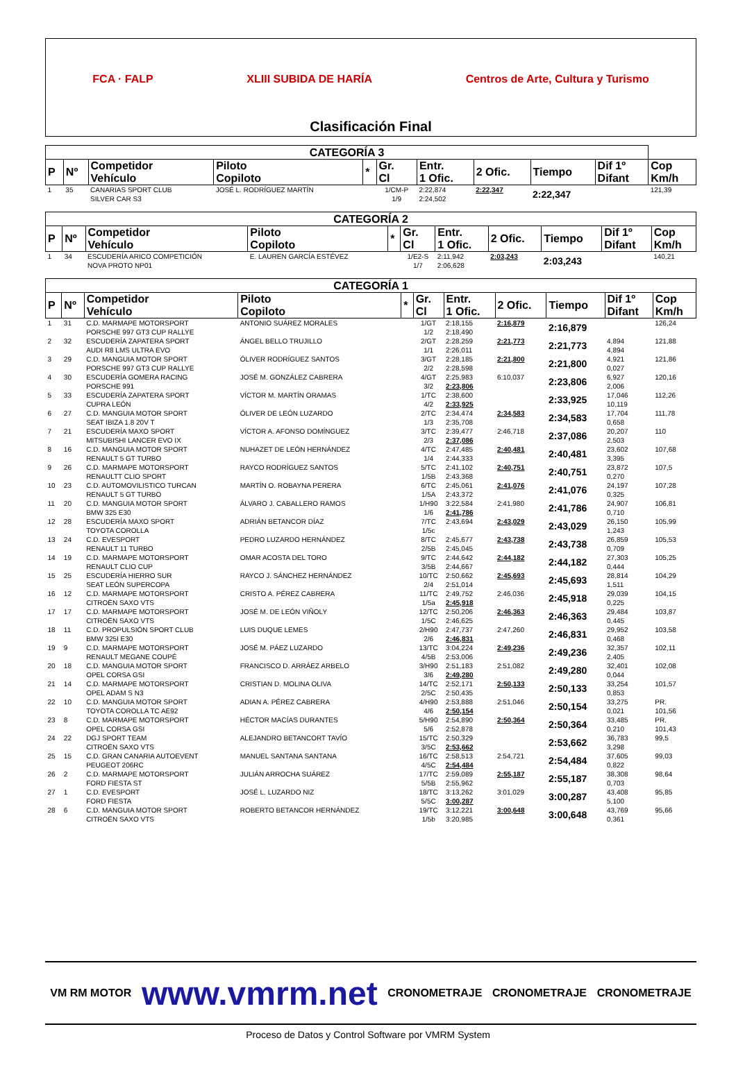FCA · FALP XLIII SUBIDA DE HARÍA Centros de Arte, Cultura y Turismo
Clasificación Final
| CATEGORÍA 3 | | | | | | | | | | |
| --- | --- | --- | --- | --- | --- | --- | --- | --- | --- | --- |
| P | Nº | Competidor Vehículo | Piloto Copiloto | * | Gr. Cl | Entr. 1 Ofic. | 2 Ofic. | Tiempo | Dif 1º Difant | Cop Km/h |
| 1 | 35 | CANARIAS SPORT CLUB SILVER CAR S3 | JOSÉ L. RODRÍGUEZ MARTÍN | | 1/CM-P 1/9 | 2:22,874 2:24,502 | 2:22,347 | 2:22,347 | | 121,39 |
| CATEGORÍA 2 | | | | | | | | | | |
| --- | --- | --- | --- | --- | --- | --- | --- | --- | --- | --- |
| P | Nº | Competidor Vehículo | Piloto Copiloto | * | Gr. Cl | Entr. 1 Ofic. | 2 Ofic. | Tiempo | Dif 1º Difant | Cop Km/h |
| 1 | 34 | ESCUDERÍA ARICO COMPETICIÓN NOVA PROTO NP01 | E. LAUREN GARCÍA ESTÉVEZ | | 1/E2-S 1/7 | 2:11,942 2:06,628 | 2:03,243 | 2:03,243 | | 140,21 |
| CATEGORÍA 1 | | | | | | | | | | |
| --- | --- | --- | --- | --- | --- | --- | --- | --- | --- | --- |
| P | Nº | Competidor Vehículo | Piloto Copiloto | * | Gr. Cl | Entr. 1 Ofic. | 2 Ofic. | Tiempo | Dif 1º Difant | Cop Km/h |
| 1 | 31 | C.D. MARMAPE MOTORSPORT PORSCHE 997 GT3 CUP RALLYE | ANTONIO SUÁREZ MORALES | | 1/GT 1/2 | 2:18,155 2:18,490 | 2:16,879 | 2:16,879 | | 126,24 |
| 2 | 32 | ESCUDERÍA ZAPATERA SPORT AUDI R8 LMS ULTRA EVO | ÁNGEL BELLO TRUJILLO | | 2/GT 1/1 | 2:28,259 2:26,011 | 2:21,773 | 2:21,773 | 4,894 4,894 | 121,88 |
| 3 | 29 | C.D. MANGUIA MOTOR SPORT PORSCHE 997 GT3 CUP RALLYE | ÓLIVER RODRÍGUEZ SANTOS | | 3/GT 2/2 | 2:28,185 2:28,598 | 2:21,800 | 2:21,800 | 4,921 0,027 | 121,86 |
| 4 | 30 | ESCUDERÍA GOMERA RACING PORSCHE 991 | JOSÉ M. GONZÁLEZ CABRERA | | 4/GT 3/2 | 2:25,983 2:23,806 | 6:10,037 | 2:23,806 | 6,927 2,006 | 120,16 |
| 5 | 33 | ESCUDERÍA ZAPATERA SPORT CUPRA LEÓN | VÍCTOR M. MARTÍN ORAMAS | | 1/TC 4/2 | 2:38,600 2:33,925 | | 2:33,925 | 17,046 10,119 | 112,26 |
| 6 | 27 | C.D. MANGUIA MOTOR SPORT SEAT IBIZA 1.8 20V T | ÓLIVER DE LEÓN LUZARDO | | 2/TC 1/3 | 2:34,474 2:35,708 | 2:34,583 | 2:34,583 | 17,704 0,658 | 111,78 |
| 7 | 21 | ESCUDERÍA MAXO SPORT MITSUBISHI LANCER EVO IX | VÍCTOR A. AFONSO DOMÍNGUEZ | | 3/TC 2/3 | 2:39,477 2:37,086 | 2:46,718 | 2:37,086 | 20,207 2,503 | 110 |
| 8 | 16 | C.D. MANGUIA MOTOR SPORT RENAULT 5 GT TURBO | NUHAZET DE LEÓN HERNÁNDEZ | | 4/TC 1/4 | 2:47,485 2:44,333 | 2:40,481 | 2:40,481 | 23,602 3,395 | 107,68 |
| 9 | 26 | C.D. MARMAPE MOTORSPORT RENAULTT CLIO SPORT | RAYCO RODRÍGUEZ SANTOS | | 5/TC 1/5B | 2:41,102 2:43,368 | 2:40,751 | 2:40,751 | 23,872 0,270 | 107,5 |
| 10 | 23 | C.D. AUTOMOVILISTICO TURCAN RENAULT 5 GT TURBO | MARTÍN O. ROBAYNA PERERA | | 6/TC 1/5A | 2:45,061 2:43,372 | 2:41,076 | 2:41,076 | 24,197 0,325 | 107,28 |
| 11 | 20 | C.D. MANGUIA MOTOR SPORT BMW 325 E30 | ÁLVARO J. CABALLERO RAMOS | | 1/H90 1/6 | 3:22,584 2:41,786 | 2:41,980 | 2:41,786 | 24,907 0,710 | 106,81 |
| 12 | 28 | ESCUDERÍA MAXO SPORT TOYOTA COROLLA | ADRIÁN BETANCOR DÍAZ | | 7/TC 1/5c | 2:43,694 | 2:43,029 | 2:43,029 | 26,150 1,243 | 105,99 |
| 13 | 24 | C.D. EVESPORT RENAULT 11 TURBO | PEDRO LUZARDO HERNÁNDEZ | | 8/TC 2/5B | 2:45,677 2:45,045 | 2:43,738 | 2:43,738 | 26,859 0,709 | 105,53 |
| 14 | 19 | C.D. MARMAPE MOTORSPORT RENAULT CLIO CUP | OMAR ACOSTA DEL TORO | | 9/TC 3/5B | 2:44,642 2:44,667 | 2:44,182 | 2:44,182 | 27,303 0,444 | 105,25 |
| 15 | 25 | ESCUDERÍA HIERRO SUR SEAT LEÓN SUPERCOPA | RAYCO J. SÁNCHEZ HERNÁNDEZ | | 10/TC 2/4 | 2:50,662 2:51,014 | 2:45,693 | 2:45,693 | 28,814 1,511 | 104,29 |
| 16 | 12 | C.D. MARMAPE MOTORSPORT CITROËN SAXO VTS | CRISTO A. PÉREZ CABRERA | | 11/TC 1/5a | 2:49,752 2:45,918 | 2:46,036 | 2:45,918 | 29,039 0,225 | 104,15 |
| 17 | 17 | C.D. MARMAPE MOTORSPORT CITROËN SAXO VTS | JOSÉ M. DE LEÓN VIÑOLY | | 12/TC 1/5C | 2:50,206 2:46,625 | 2:46,363 | 2:46,363 | 29,484 0,445 | 103,87 |
| 18 | 11 | C.D. PROPULSIÓN SPORT CLUB BMW 325I E30 | LUIS DUQUE LEMES | | 2/H90 2/6 | 2:47,737 2:46,831 | 2:47,260 | 2:46,831 | 29,952 0,468 | 103,58 |
| 19 | 9 | C.D. MARMAPE MOTORSPORT RENAULT MEGANE COUPÉ | JOSÉ M. PÁEZ LUZARDO | | 13/TC 4/5B | 3:04,224 2:53,006 | 2:49,236 | 2:49,236 | 32,357 2,405 | 102,11 |
| 20 | 18 | C.D. MANGUIA MOTOR SPORT OPEL CORSA GSI | FRANCISCO D. ARRÁEZ ARBELO | | 3/H90 3/6 | 2:51,183 2:49,280 | 2:51,082 | 2:49,280 | 32,401 0,044 | 102,08 |
| 21 | 14 | C.D. MARMAPE MOTORSPORT OPEL ADAM S N3 | CRISTIAN D. MOLINA OLIVA | | 14/TC 2/5C | 2:52,171 2:50,435 | 2:50,133 | 2:50,133 | 33,254 0,853 | 101,57 |
| 22 | 10 | C.D. MANGUIA MOTOR SPORT TOYOTA COROLLA TC AE92 | ADIAN A. PÉREZ CABRERA | | 4/H90 4/6 | 2:53,888 2:50,154 | 2:51,046 | 2:50,154 | 33,275 0,021 | PR. 101,56 |
| 23 | 8 | C.D. MARMAPE MOTORSPORT OPEL CORSA GSI | HÉCTOR MACÍAS DURANTES | | 5/H90 5/6 | 2:54,890 2:52,878 | 2:50,364 | 2:50,364 | 33,485 0,210 | PR. 101,43 |
| 24 | 22 | DGJ SPORT TEAM CITROËN SAXO VTS | ALEJANDRO BETANCORT TAVÍO | | 15/TC 3/5C | 2:50,329 2:53,662 | | 2:53,662 | 36,783 3,298 | 99,5 |
| 25 | 15 | C.D. GRAN CANARIA AUTOEVENT PEUGEOT 206RC | MANUEL SANTANA SANTANA | | 16/TC 4/5C | 2:58,513 2:54,484 | 2:54,721 | 2:54,484 | 37,605 0,822 | 99,03 |
| 26 | 2 | C.D. MARMAPE MOTORSPORT FORD FIESTA ST | JULIÁN ARROCHA SUÁREZ | | 17/TC 5/5B | 2:59,089 2:55,962 | 2:55,187 | 2:55,187 | 38,308 0,703 | 98,64 |
| 27 | 1 | C.D. EVESPORT FORD FIESTA | JOSÉ L. LUZARDO NIZ | | 18/TC 5/5C | 3:13,262 3:00,287 | 3:01,029 | 3:00,287 | 43,408 5,100 | 95,85 |
| 28 | 6 | C.D. MANGUIA MOTOR SPORT CITROËN SAXO VTS | ROBERTO BETANCOR HERNÁNDEZ | | 19/TC 1/5b | 3:12,221 3:20,985 | 3:00,648 | 3:00,648 | 43,769 0,361 | 95,66 |
VM RM MOTOR www.vmrm.net CRONOMETRAJE CRONOMETRAJE CRONOMETRAJE
Proceso de Datos y Control Software por VMRM System